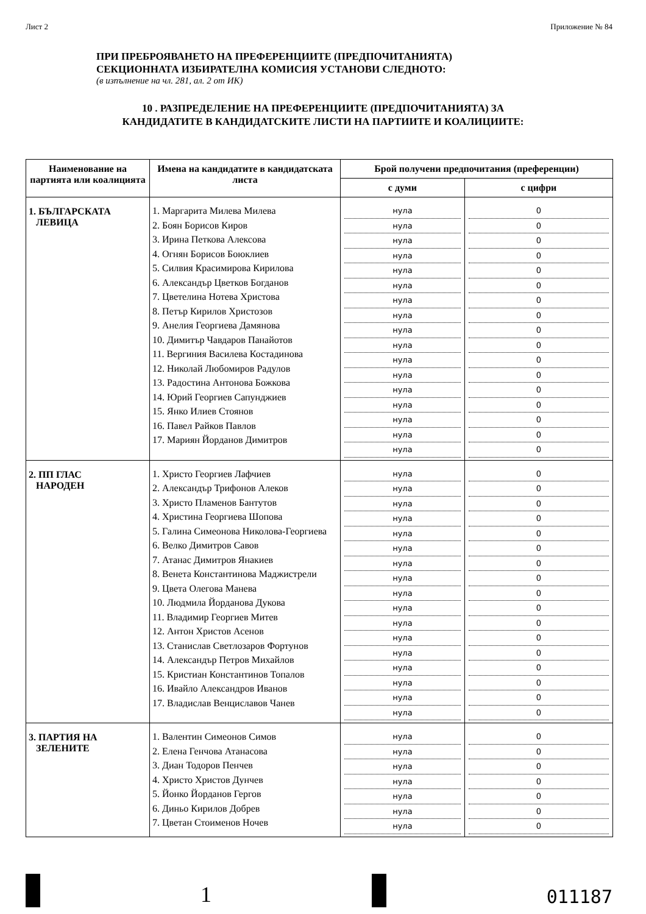Лист 2 Приложение № 84
ПРИ ПРЕБРОЯВАНЕТО НА ПРЕФЕРЕНЦИИТЕ (ПРЕДПОЧИТАНИЯТА)
СЕКЦИОННАТА ИЗБИРАТЕЛНА КОМИСИЯ УСТАНОВИ СЛЕДНОТО:
(в изпълнение на чл. 281, ал. 2 от ИК)
10 . РАЗПРЕДЕЛЕНИЕ НА ПРЕФЕРЕНЦИИТЕ (ПРЕДПОЧИТАНИЯТА) ЗА
КАНДИДАТИТЕ В КАНДИДАТСКИТЕ ЛИСТИ НА ПАРТИИТЕ И КОАЛИЦИИТЕ:
| Наименование на партията или коалицията | Имена на кандидатите в кандидатската листа | Брой получени предпочитания (преференции) | |
| --- | --- | --- | --- |
| | | с думи | с цифри |
| 1. БЪЛГАРСКАТА ЛЕВИЦА | 1. Маргарита Милева Милева 2. Боян Борисов Киров 3. Ирина Петкова Алексова 4. Огнян Борисов Боюклиев 5. Силвия Красимирова Кирилова 6. Александър Цветков Богданов 7. Цветелина Нотева Христова 8. Петър Кирилов Христозов 9. Анелия Георгиева Дамянова 10. Димитър Чавдаров Панайотов 11. Вергиния Василева Костадинова 12. Николай Любомиров Радулов 13. Радостина Антонова Божкова 14. Юрий Георгиев Сапунджиев 15. Янко Илиев Стоянов 16. Павел Райков Павлов 17. Мариян Йорданов Димитров | нула нула нула нула нула нула нула нула нула нула нула нула нула нула нула нула нула | 0 0 0 0 0 0 0 0 0 0 0 0 0 0 0 0 0 |
| 2. ПП ГЛАС НАРОДЕН | 1. Христо Георгиев Лафчиев 2. Александър Трифонов Алеков 3. Христо Пламенов Бантутов 4. Христина Георгиева Шопова 5. Галина Симеонова Николова-Георгиева 6. Велко Димитров Савов 7. Атанас Димитров Янакиев 8. Венета Константинова Маджистрели 9. Цвета Олегова Манева 10. Людмила Йорданова Дукова 11. Владимир Георгиев Митев 12. Антон Христов Асенов 13. Станислав Светлозаров Фортунов 14. Александър Петров Михайлов 15. Кристиан Константинов Топалов 16. Ивайло Александров Иванов 17. Владислав Венциславов Чанев | нула нула нула нула нула нула нула нула нула нула нула нула нула нула нула нула нула | 0 0 0 0 0 0 0 0 0 0 0 0 0 0 0 0 0 |
| 3. ПАРТИЯ НА ЗЕЛЕНИТЕ | 1. Валентин Симеонов Симов 2. Елена Генчова Атанасова 3. Диан Тодоров Пенчев 4. Христо Христов Дунчев 5. Йонко Йорданов Гергов 6. Диньо Кирилов Добрев 7. Цветан Стоименов Ночев | нула нула нула нула нула нула нула | 0 0 0 0 0 0 0 |
1
011187